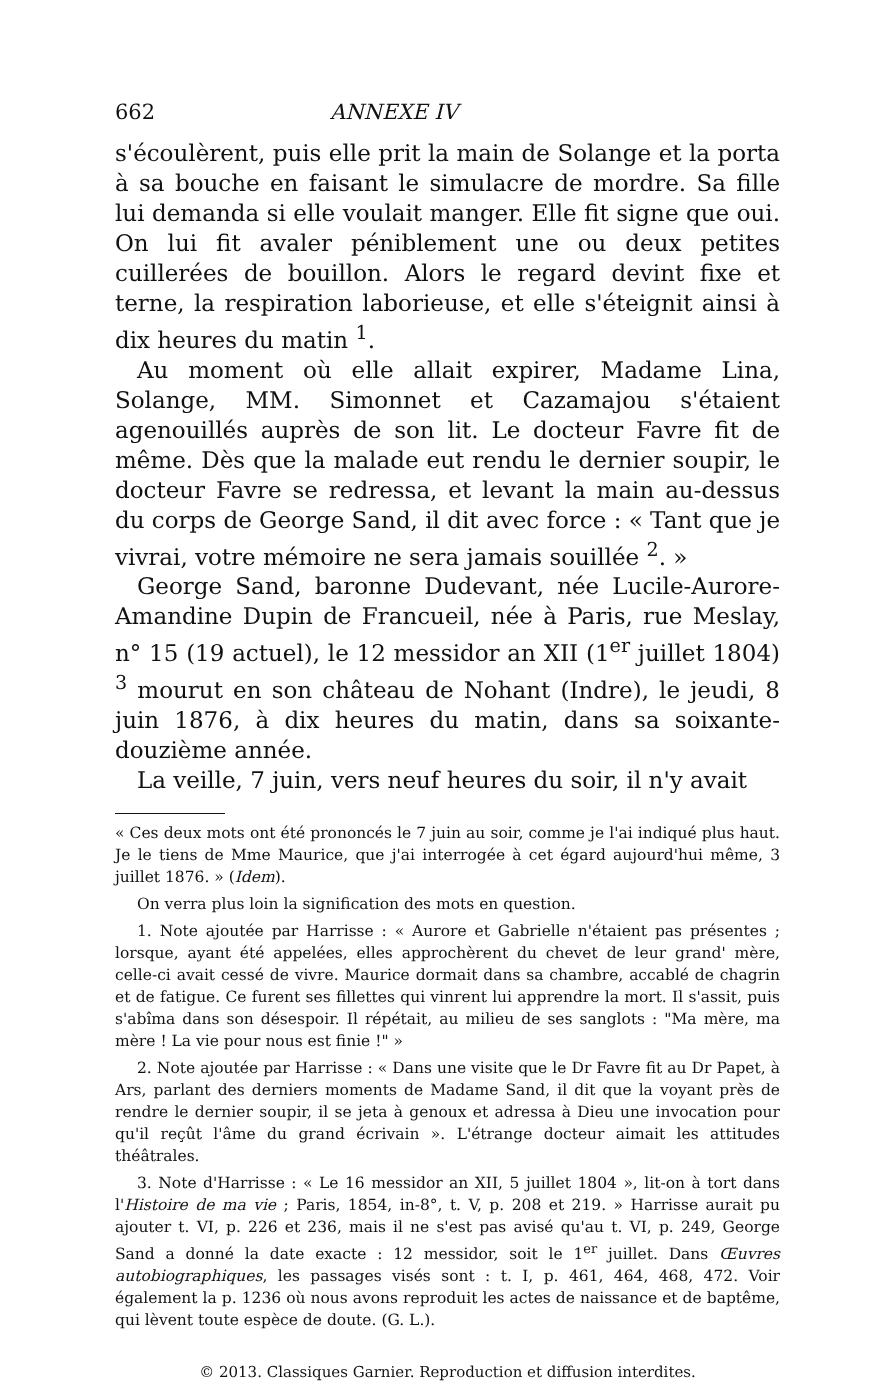662 ANNEXE IV
s'écoulèrent, puis elle prit la main de Solange et la porta à sa bouche en faisant le simulacre de mordre. Sa fille lui demanda si elle voulait manger. Elle fit signe que oui. On lui fit avaler péniblement une ou deux petites cuillerées de bouillon. Alors le regard devint fixe et terne, la respiration laborieuse, et elle s'éteignit ainsi à dix heures du matin <sup>1</sup>.
Au moment où elle allait expirer, Madame Lina, Solange, MM. Simonnet et Cazamajou s'étaient agenouillés auprès de son lit. Le docteur Favre fit de même. Dès que la malade eut rendu le dernier soupir, le docteur Favre se redressa, et levant la main au-dessus du corps de George Sand, il dit avec force : « Tant que je vivrai, votre mémoire ne sera jamais souillée <sup>2</sup>. »
George Sand, baronne Dudevant, née Lucile-Aurore-Amandine Dupin de Francueil, née à Paris, rue Meslay, n° 15 (19 actuel), le 12 messidor an XII (1<sup>er</sup> juillet 1804) <sup>3</sup> mourut en son château de Nohant (Indre), le jeudi, 8 juin 1876, à dix heures du matin, dans sa soixante-douzième année.
La veille, 7 juin, vers neuf heures du soir, il n'y avait
« Ces deux mots ont été prononcés le 7 juin au soir, comme je l'ai indiqué plus haut. Je le tiens de Mme Maurice, que j'ai interrogée à cet égard aujourd'hui même, 3 juillet 1876. » (Idem).
On verra plus loin la signification des mots en question.
1. Note ajoutée par Harrisse : « Aurore et Gabrielle n'étaient pas présentes ; lorsque, ayant été appelées, elles approchèrent du chevet de leur grand' mère, celle-ci avait cessé de vivre. Maurice dormait dans sa chambre, accablé de chagrin et de fatigue. Ce furent ses fillettes qui vinrent lui apprendre la mort. Il s'assit, puis s'abîma dans son désespoir. Il répétait, au milieu de ses sanglots : "Ma mère, ma mère ! La vie pour nous est finie !" »
2. Note ajoutée par Harrisse : « Dans une visite que le Dr Favre fit au Dr Papet, à Ars, parlant des derniers moments de Madame Sand, il dit que la voyant près de rendre le dernier soupir, il se jeta à genoux et adressa à Dieu une invocation pour qu'il reçût l'âme du grand écrivain ». L'étrange docteur aimait les attitudes théâtrales.
3. Note d'Harrisse : « Le 16 messidor an XII, 5 juillet 1804 », lit-on à tort dans l'Histoire de ma vie ; Paris, 1854, in-8°, t. V, p. 208 et 219. » Harrisse aurait pu ajouter t. VI, p. 226 et 236, mais il ne s'est pas avisé qu'au t. VI, p. 249, George Sand a donné la date exacte : 12 messidor, soit le 1<sup>er</sup> juillet. Dans Œuvres autobiographiques, les passages visés sont : t. I, p. 461, 464, 468, 472. Voir également la p. 1236 où nous avons reproduit les actes de naissance et de baptême, qui lèvent toute espèce de doute. (G. L.).
© 2013. Classiques Garnier. Reproduction et diffusion interdites.